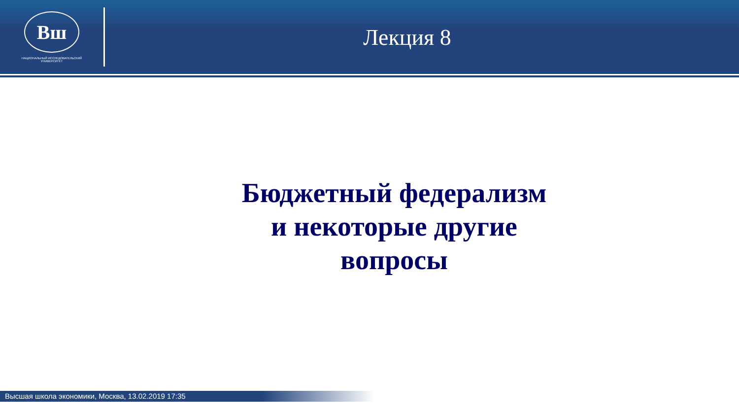Вш
НАЦИОНАЛЬНЫЙ ИССЛЕДОВАТЕЛЬСКИЙ
УНИВЕРСИТЕТ
Лекция 8
Бюджетный федерализм
и некоторые другие
вопросы
Высшая школа экономики, Москва, 13.02.2019 17:35